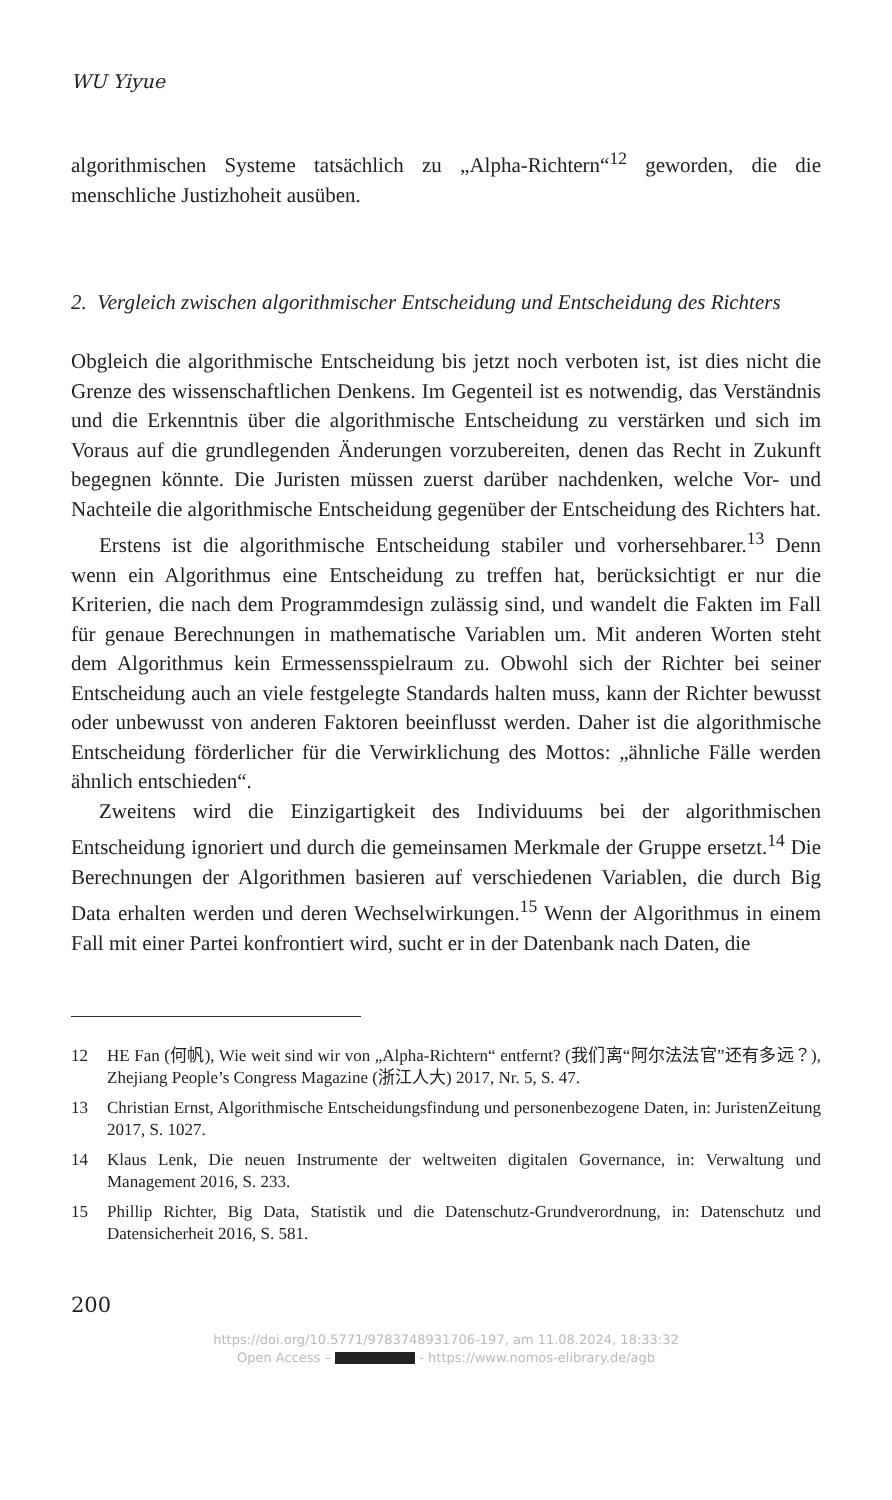WU Yiyue
algorithmischen Systeme tatsächlich zu „Alpha-Richtern“<sup>12</sup> geworden, die die menschliche Justizhoheit ausüben.
2. Vergleich zwischen algorithmischer Entscheidung und Entscheidung des Richters
Obgleich die algorithmische Entscheidung bis jetzt noch verboten ist, ist dies nicht die Grenze des wissenschaftlichen Denkens. Im Gegenteil ist es notwendig, das Verständnis und die Erkenntnis über die algorithmische Entscheidung zu verstärken und sich im Voraus auf die grundlegenden Änderungen vorzubereiten, denen das Recht in Zukunft begegnen könnte. Die Juristen müssen zuerst darüber nachdenken, welche Vor- und Nachteile die algorithmische Entscheidung gegenüber der Entscheidung des Richters hat.
Erstens ist die algorithmische Entscheidung stabiler und vorhersehbarer.<sup>13</sup> Denn wenn ein Algorithmus eine Entscheidung zu treffen hat, berücksichtigt er nur die Kriterien, die nach dem Programmdesign zulässig sind, und wandelt die Fakten im Fall für genaue Berechnungen in mathematische Variablen um. Mit anderen Worten steht dem Algorithmus kein Ermessensspielraum zu. Obwohl sich der Richter bei seiner Entscheidung auch an viele festgelegte Standards halten muss, kann der Richter bewusst oder unbewusst von anderen Faktoren beeinflusst werden. Daher ist die algorithmische Entscheidung förderlicher für die Verwirklichung des Mottos: „ähnliche Fälle werden ähnlich entschieden“.
Zweitens wird die Einzigartigkeit des Individuums bei der algorithmischen Entscheidung ignoriert und durch die gemeinsamen Merkmale der Gruppe ersetzt.<sup>14</sup> Die Berechnungen der Algorithmen basieren auf verschiedenen Variablen, die durch Big Data erhalten werden und deren Wechselwirkungen.<sup>15</sup> Wenn der Algorithmus in einem Fall mit einer Partei konfrontiert wird, sucht er in der Datenbank nach Daten, die
12 HE Fan (何帆), Wie weit sind wir von „Alpha-Richtern“ entfernt? (我们离“阿尔法法官”还有多远？), Zhejiang People’s Congress Magazine (浙江人大) 2017, Nr. 5, S. 47.
13 Christian Ernst, Algorithmische Entscheidungsfindung und personenbezogene Daten, in: JuristenZeitung 2017, S. 1027.
14 Klaus Lenk, Die neuen Instrumente der weltweiten digitalen Governance, in: Verwaltung und Management 2016, S. 233.
15 Phillip Richter, Big Data, Statistik und die Datenschutz-Grundverordnung, in: Datenschutz und Datensicherheit 2016, S. 581.
200
https://doi.org/10.5771/9783748931706-197, am 11.08.2024, 18:33:32
Open Access – - https://www.nomos-elibrary.de/agb